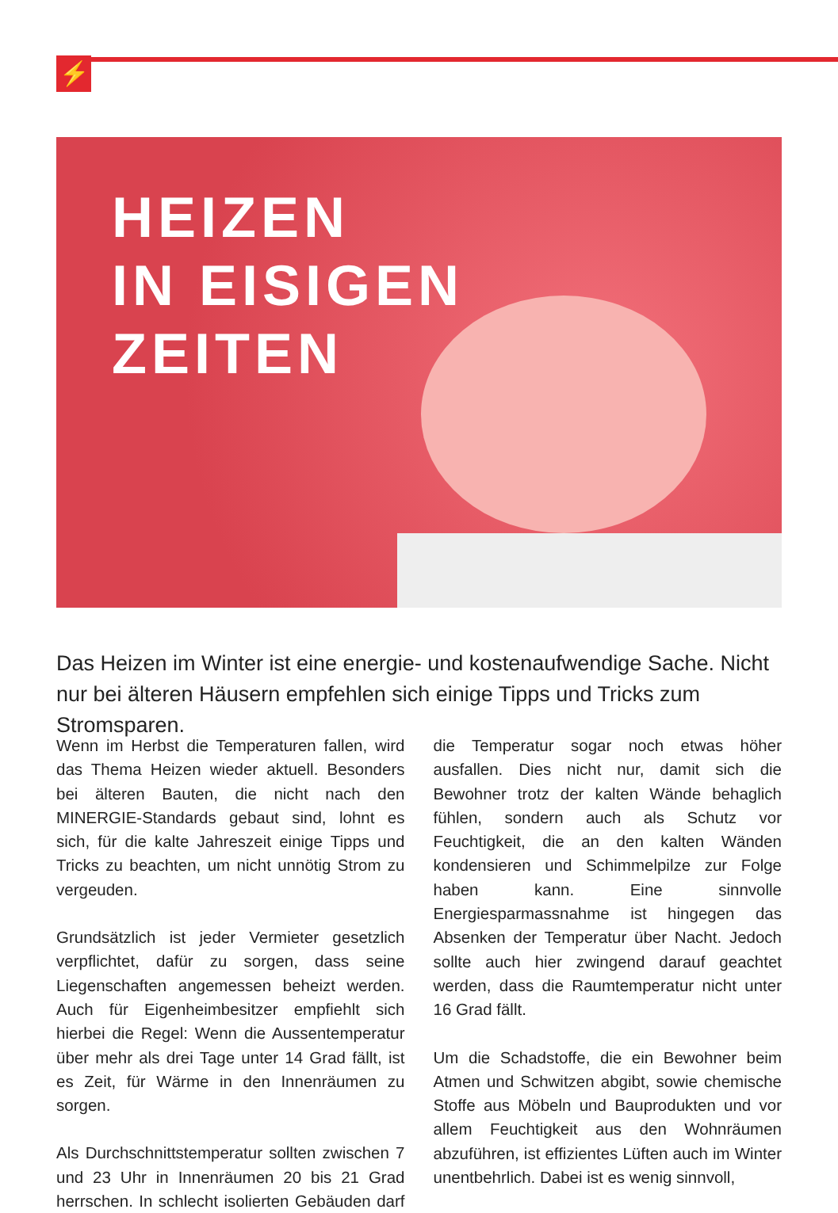⚡
HEIZEN
IN EISIGEN
ZEITEN
Das Heizen im Winter ist eine energie- und kostenaufwendige Sache. Nicht nur bei älteren Häusern empfehlen sich einige Tipps und Tricks zum Stromsparen.
Wenn im Herbst die Temperaturen fallen, wird das Thema Heizen wieder aktuell. Besonders bei älteren Bauten, die nicht nach den MINERGIE-Standards gebaut sind, lohnt es sich, für die kalte Jahreszeit einige Tipps und Tricks zu beachten, um nicht unnötig Strom zu vergeuden.
Grundsätzlich ist jeder Vermieter gesetzlich verpflichtet, dafür zu sorgen, dass seine Liegenschaften angemessen beheizt werden. Auch für Eigenheimbesitzer empfiehlt sich hierbei die Regel: Wenn die Aussentemperatur über mehr als drei Tage unter 14 Grad fällt, ist es Zeit, für Wärme in den Innenräumen zu sorgen.
Als Durchschnittstemperatur sollten zwischen 7 und 23 Uhr in Innenräumen 20 bis 21 Grad herrschen. In schlecht isolierten Gebäuden darf die Temperatur sogar noch etwas höher ausfallen. Dies nicht nur, damit sich die Bewohner trotz der kalten Wände behaglich fühlen, sondern auch als Schutz vor Feuchtigkeit, die an den kalten Wänden kondensieren und Schimmelpilze zur Folge haben kann. Eine sinnvolle Energiesparmassnahme ist hingegen das Absenken der Temperatur über Nacht. Jedoch sollte auch hier zwingend darauf geachtet werden, dass die Raumtemperatur nicht unter 16 Grad fällt.
Um die Schadstoffe, die ein Bewohner beim Atmen und Schwitzen abgibt, sowie chemische Stoffe aus Möbeln und Bauprodukten und vor allem Feuchtigkeit aus den Wohnräumen abzuführen, ist effizientes Lüften auch im Winter unentbehrlich. Dabei ist es wenig sinnvoll,